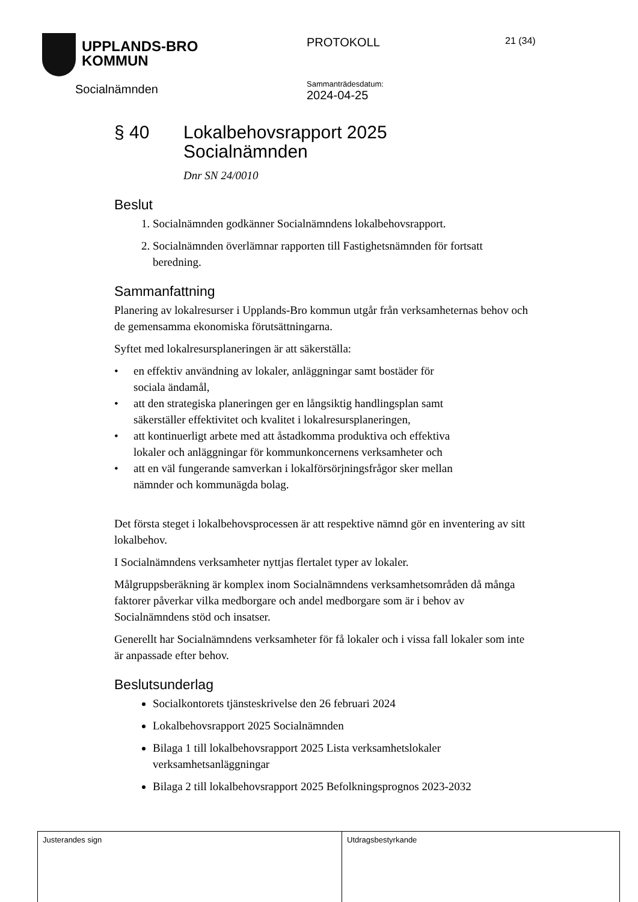UPPLANDS-BRO
KOMMUN
Socialnämnden
PROTOKOLL
Sammanträdesdatum:
2024-04-25
21 (34)
§ 40 Lokalbehovsrapport 2025
Socialnämnden
Dnr SN 24/0010
Beslut
1. Socialnämnden godkänner Socialnämndens lokalbehovsrapport.
2. Socialnämnden överlämnar rapporten till Fastighetsnämnden för fortsatt beredning.
Sammanfattning
Planering av lokalresurser i Upplands-Bro kommun utgår från verksamheternas behov och de gemensamma ekonomiska förutsättningarna.
Syftet med lokalresursplaneringen är att säkerställa:
• en effektiv användning av lokaler, anläggningar samt bostäder för
sociala ändamål,
• att den strategiska planeringen ger en långsiktig handlingsplan samt
säkerställer effektivitet och kvalitet i lokalresursplaneringen,
• att kontinuerligt arbete med att åstadkomma produktiva och effektiva
lokaler och anläggningar för kommunkoncernens verksamheter och
• att en väl fungerande samverkan i lokalförsörjningsfrågor sker mellan
nämnder och kommunägda bolag.
Det första steget i lokalbehovsprocessen är att respektive nämnd gör en inventering av sitt lokalbehov.
I Socialnämndens verksamheter nyttjas flertalet typer av lokaler.
Målgruppsberäkning är komplex inom Socialnämndens verksamhetsområden då många faktorer påverkar vilka medborgare och andel medborgare som är i behov av Socialnämndens stöd och insatser.
Generellt har Socialnämndens verksamheter för få lokaler och i vissa fall lokaler som inte är anpassade efter behov.
Beslutsunderlag
Socialkontorets tjänsteskrivelse den 26 februari 2024
Lokalbehovsrapport 2025 Socialnämnden
Bilaga 1 till lokalbehovsrapport 2025 Lista verksamhetslokaler verksamhetsanläggningar
Bilaga 2 till lokalbehovsrapport 2025 Befolkningsprognos 2023-2032
Justerandes sign Utdragsbestyrkande